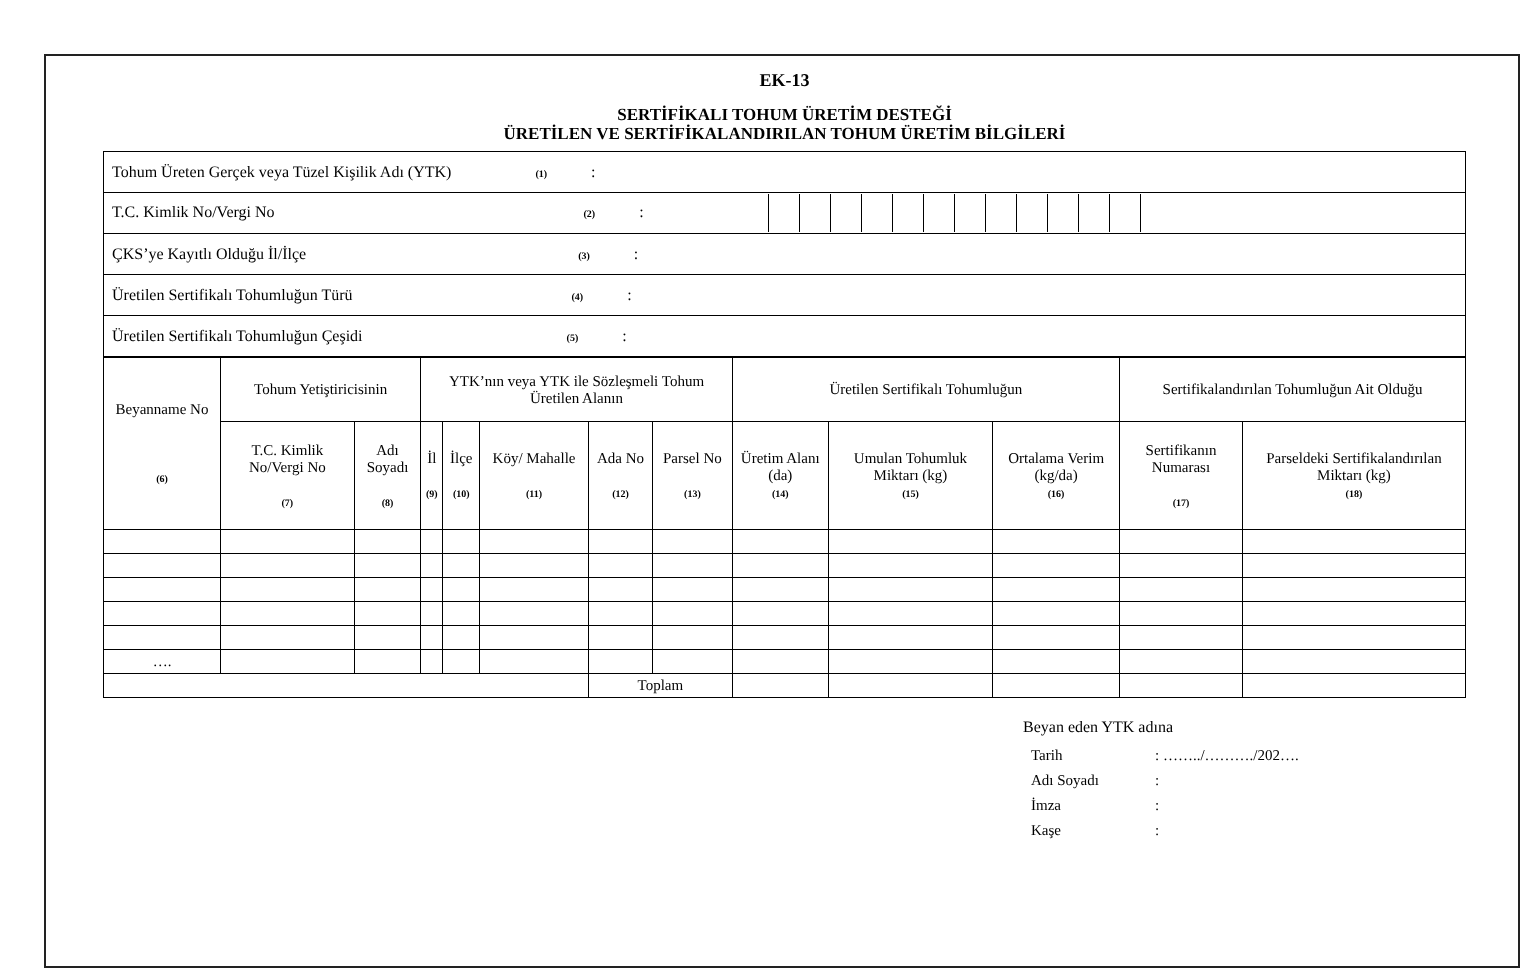EK-13
SERTİFİKALI TOHUM ÜRETİM DESTEĞİ
ÜRETİLEN VE SERTİFİKALANDIRILAN TOHUM ÜRETİM BİLGİLERİ
| Tohum Üreten Gerçek veya Tüzel Kişilik Adı (YTK) (1) : |
| T.C. Kimlik No/Vergi No (2) : |
| ÇKS’ye Kayıtlı Olduğu İl/İlçe (3) : |
| Üretilen Sertifikalı Tohumluğun Türü (4) : |
| Üretilen Sertifikalı Tohumluğun Çeşidi (5) : |
| Beyanname No (6) | Tohum Yetiştiricisinin | | YTK’nın veya YTK ile Sözleşmeli Tohum Üretilen Alanın | | | | | Üretilen Sertifikalı Tohumluğun | | | Sertifikalandırılan Tohumluğun Ait Olduğu | |
| --- | --- | --- | --- | --- | --- | --- | --- | --- | --- | --- | --- | --- |
| | T.C. Kimlik No/Vergi No (7) | Adı Soyadı (8) | İl (9) | İlçe (10) | Köy/ Mahalle (11) | Ada No (12) | Parsel No (13) | Üretim Alanı (da) (14) | Umulan Tohumluk Miktarı (kg) (15) | Ortalama Verim (kg/da) (16) | Sertifikanın Numarası (17) | Parseldeki Sertifikalandırılan Miktarı (kg) (18) |
| …. | | | | | | | | | | | | |
| | | | | | | Toplam | | | | | | |
Beyan eden YTK adına
| Tarih | : ……../………./202…. |
| Adı Soyadı | : |
| İmza | : |
| Kaşe | : |